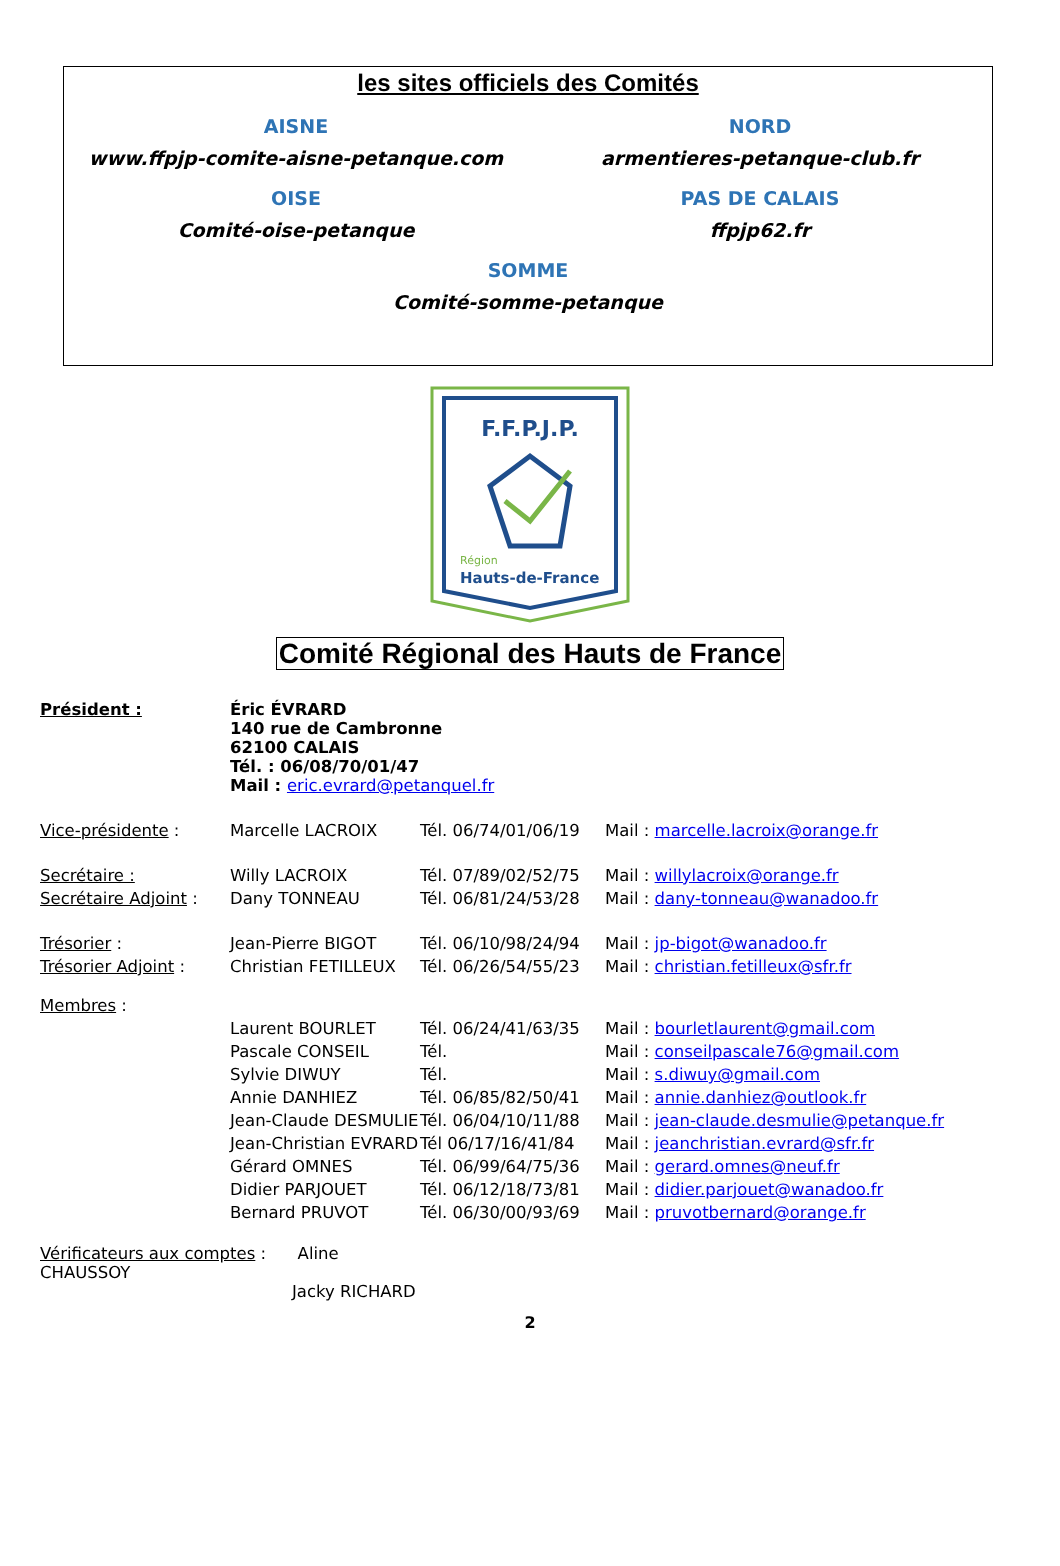les sites officiels des Comités
AISNE
www.ffpjp-comite-aisne-petanque.com
NORD
armentieres-petanque-club.fr
OISE
Comité-oise-petanque
PAS DE CALAIS
ffpjp62.fr
SOMME
Comité-somme-petanque
F.F.P.J.P.
Région
Hauts-de-France
Comité Régional des Hauts de France
| Président : | Éric ÉVRARD 140 rue de Cambronne 62100 CALAIS Tél. : 06/08/70/01/47 Mail : eric.evrard@petanquel.fr | | |
| Vice-présidente : | Marcelle LACROIX | Tél. 06/74/01/06/19 | Mail : marcelle.lacroix@orange.fr |
| Secrétaire : | Willy LACROIX | Tél. 07/89/02/52/75 | Mail : willylacroix@orange.fr |
| Secrétaire Adjoint : | Dany TONNEAU | Tél. 06/81/24/53/28 | Mail : dany-tonneau@wanadoo.fr |
| Trésorier : | Jean-Pierre BIGOT | Tél. 06/10/98/24/94 | Mail : jp-bigot@wanadoo.fr |
| Trésorier Adjoint : | Christian FETILLEUX | Tél. 06/26/54/55/23 | Mail : christian.fetilleux@sfr.fr |
| Membres : | | | |
| | Laurent BOURLET | Tél. 06/24/41/63/35 | Mail : bourletlaurent@gmail.com |
| | Pascale CONSEIL | Tél. | Mail : conseilpascale76@gmail.com |
| | Sylvie DIWUY | Tél. | Mail : s.diwuy@gmail.com |
| | Annie DANHIEZ | Tél. 06/85/82/50/41 | Mail : annie.danhiez@outlook.fr |
| | Jean-Claude DESMULIE | Tél. 06/04/10/11/88 | Mail : jean-claude.desmulie@petanque.fr |
| | Jean-Christian EVRARD | Tél 06/17/16/41/84 | Mail : jeanchristian.evrard@sfr.fr |
| | Gérard OMNES | Tél. 06/99/64/75/36 | Mail : gerard.omnes@neuf.fr |
| | Didier PARJOUET | Tél. 06/12/18/73/81 | Mail : didier.parjouet@wanadoo.fr |
| | Bernard PRUVOT | Tél. 06/30/00/93/69 | Mail : pruvotbernard@orange.fr |
| Vérificateurs aux comptes : Aline CHAUSSOY Jacky RICHARD | | | |
2